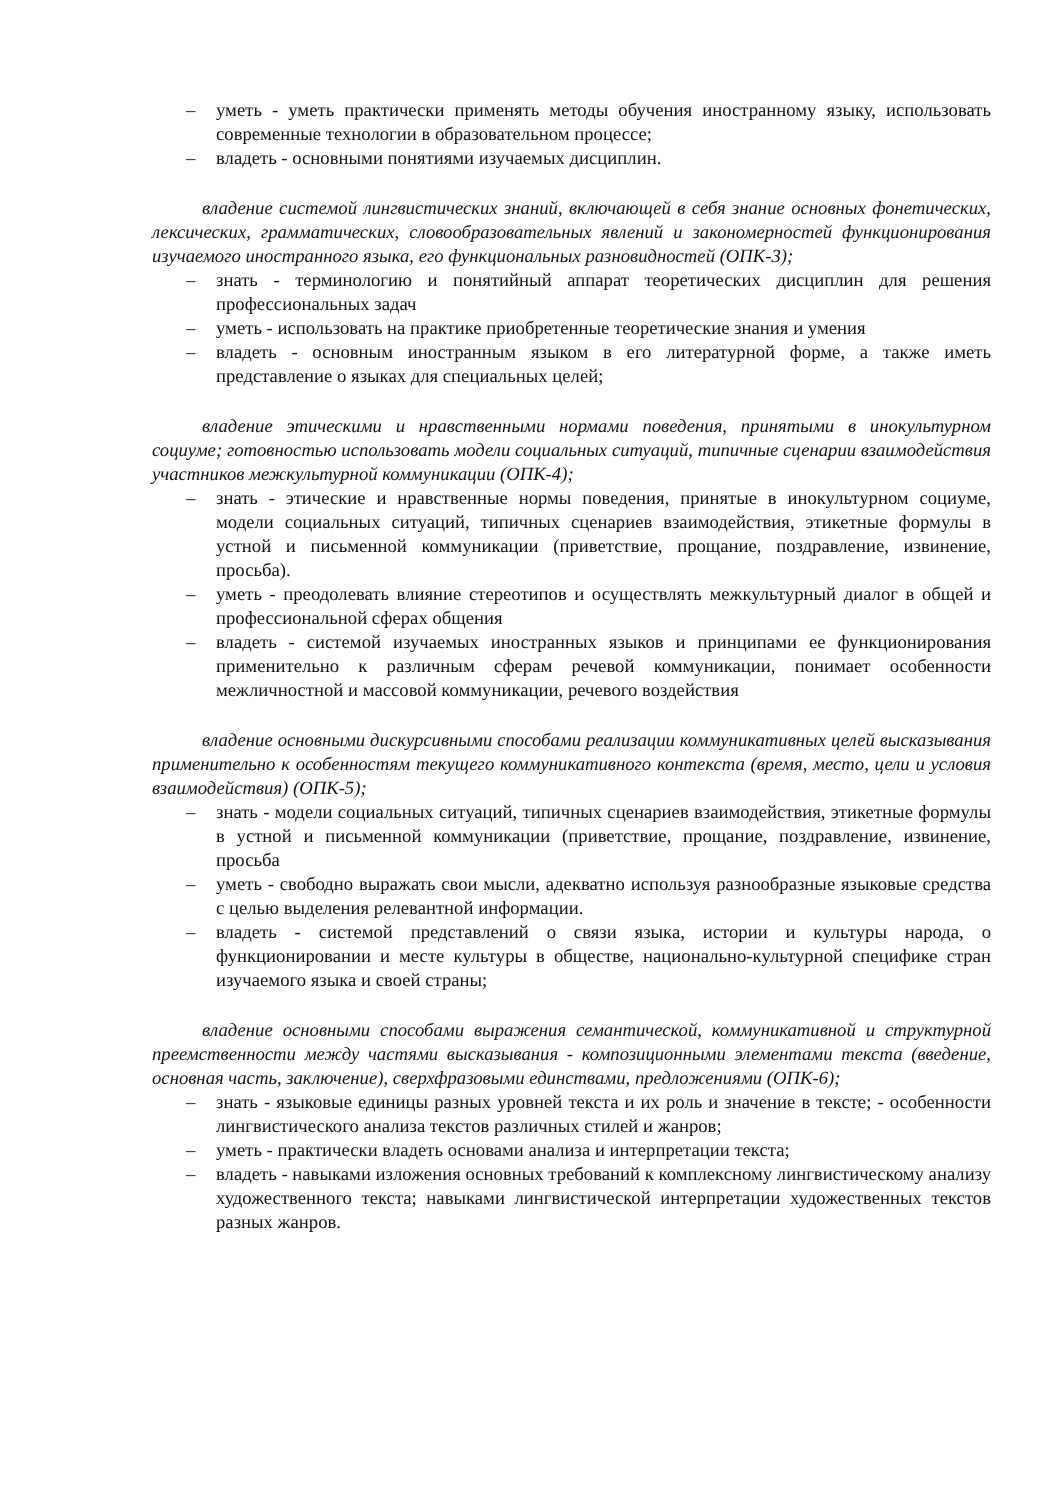– уметь - уметь практически применять методы обучения иностранному языку, использовать современные технологии в образовательном процессе;
– владеть - основными понятиями изучаемых дисциплин.
владение системой лингвистических знаний, включающей в себя знание основных фонетических, лексических, грамматических, словообразовательных явлений и закономерностей функционирования изучаемого иностранного языка, его функциональных разновидностей (ОПК-3);
– знать - терминологию и понятийный аппарат теоретических дисциплин для решения профессиональных задач
– уметь - использовать на практике приобретенные теоретические знания и умения
– владеть - основным иностранным языком в его литературной форме, а также иметь представление о языках для специальных целей;
владение этическими и нравственными нормами поведения, принятыми в инокультурном социуме; готовностью использовать модели социальных ситуаций, типичные сценарии взаимодействия участников межкультурной коммуникации (ОПК-4);
– знать - этические и нравственные нормы поведения, принятые в инокультурном социуме, модели социальных ситуаций, типичных сценариев взаимодействия, этикетные формулы в устной и письменной коммуникации (приветствие, прощание, поздравление, извинение, просьба).
– уметь - преодолевать влияние стереотипов и осуществлять межкультурный диалог в общей и профессиональной сферах общения
– владеть - системой изучаемых иностранных языков и принципами ее функционирования применительно к различным сферам речевой коммуникации, понимает особенности межличностной и массовой коммуникации, речевого воздействия
владение основными дискурсивными способами реализации коммуникативных целей высказывания применительно к особенностям текущего коммуникативного контекста (время, место, цели и условия взаимодействия) (ОПК-5);
– знать - модели социальных ситуаций, типичных сценариев взаимодействия, этикетные формулы в устной и письменной коммуникации (приветствие, прощание, поздравление, извинение, просьба
– уметь - свободно выражать свои мысли, адекватно используя разнообразные языковые средства с целью выделения релевантной информации.
– владеть - системой представлений о связи языка, истории и культуры народа, о функционировании и месте культуры в обществе, национально-культурной специфике стран изучаемого языка и своей страны;
владение основными способами выражения семантической, коммуникативной и структурной преемственности между частями высказывания - композиционными элементами текста (введение, основная часть, заключение), сверхфразовыми единствами, предложениями (ОПК-6);
– знать - языковые единицы разных уровней текста и их роль и значение в тексте; - особенности лингвистического анализа текстов различных стилей и жанров;
– уметь - практически владеть основами анализа и интерпретации текста;
– владеть - навыками изложения основных требований к комплексному лингвистическому анализу художественного текста; навыками лингвистической интерпретации художественных текстов разных жанров.